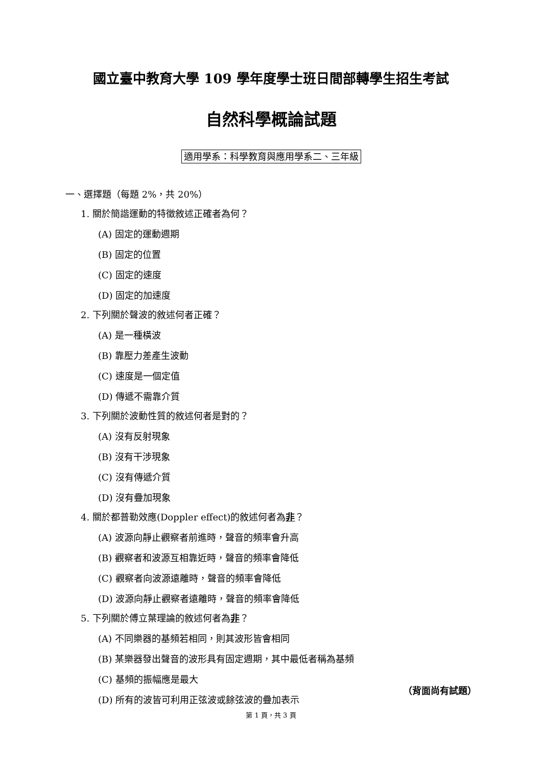國立臺中教育大學 109 學年度學士班日間部轉學生招生考試
自然科學概論試題
適用學系：科學教育與應用學系二、三年級
一、選擇題（每題 2%，共 20%）
1. 關於簡諧運動的特徵敘述正確者為何？
(A) 固定的運動週期
(B) 固定的位置
(C) 固定的速度
(D) 固定的加速度
2. 下列關於聲波的敘述何者正確？
(A) 是一種橫波
(B) 靠壓力差產生波動
(C) 速度是一個定值
(D) 傳遞不需靠介質
3. 下列關於波動性質的敘述何者是對的？
(A) 沒有反射現象
(B) 沒有干涉現象
(C) 沒有傳遞介質
(D) 沒有疊加現象
4. 關於都普勒效應(Doppler effect)的敘述何者為非？
(A) 波源向靜止觀察者前進時，聲音的頻率會升高
(B) 觀察者和波源互相靠近時，聲音的頻率會降低
(C) 觀察者向波源遠離時，聲音的頻率會降低
(D) 波源向靜止觀察者遠離時，聲音的頻率會降低
5. 下列關於傅立葉理論的敘述何者為非？
(A) 不同樂器的基頻若相同，則其波形皆會相同
(B) 某樂器發出聲音的波形具有固定週期，其中最低者稱為基頻
(C) 基頻的振幅應是最大
(D) 所有的波皆可利用正弦波或餘弦波的疊加表示
（背面尚有試題）
第 1 頁，共 3 頁